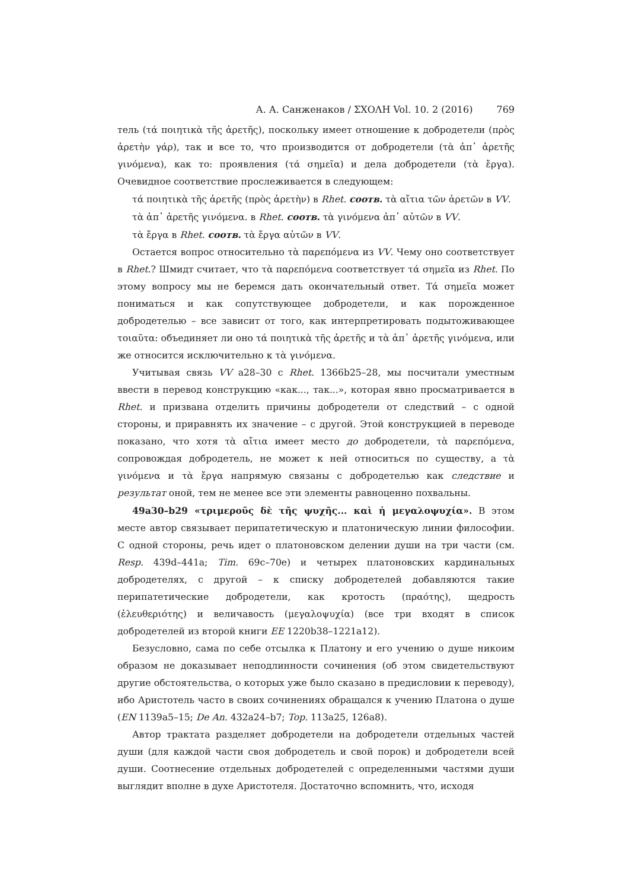А. А. Санженаков / ΣΧΟΛΗ Vol. 10. 2 (2016) 769
тель (τά ποιητικὰ τῆς ἀρετῆς), поскольку имеет отношение к добродетели (πρὸς ἀρετὴν γάρ), так и все то, что производится от добродетели (τὰ ἀπ᾽ ἀρετῆς γινόμενα), как то: проявления (τά σημεῖα) и дела добродетели (τὰ ἔργα). Очевидное соответствие прослеживается в следующем:
τά ποιητικὰ τῆς ἀρετῆς (πρὸς ἀρετὴν) в Rhet. соотв. τὰ αἴτια τῶν ἀρετῶν в VV.
τὰ ἀπ᾽ ἀρετῆς γινόμενα. в Rhet. соотв. τὰ γινόμενα ἀπ᾽ αὐτῶν в VV.
τὰ ἔργα в Rhet. соотв. τὰ ἔργα αὐτῶν в VV.
Остается вопрос относительно τὰ παρεπόμενα из VV. Чему оно соответствует в Rhet.? Шмидт считает, что τὰ παρεπόμενα соответствует τά σημεῖα из Rhet. По этому вопросу мы не беремся дать окончательный ответ. Τά σημεῖα может пониматься и как сопутствующее добродетели, и как порожденное добродетелью – все зависит от того, как интерпретировать подытоживающее τοιαῦτα: объединяет ли оно τά ποιητικὰ τῆς ἀρετῆς и τὰ ἀπ᾽ ἀρετῆς γινόμενα, или же относится исключительно к τὰ γινόμενα.
Учитывая связь VV a28–30 с Rhet. 1366b25–28, мы посчитали уместным ввести в перевод конструкцию «как..., так...», которая явно просматривается в Rhet. и призвана отделить причины добродетели от следствий – с одной стороны, и приравнять их значение – с другой. Этой конструкцией в переводе показано, что хотя τὰ αἴτια имеет место до добродетели, τὰ παρεπόμενα, сопровождая добродетель, не может к ней относиться по существу, а τὰ γινόμενα и τὰ ἔργα напрямую связаны с добродетелью как следствие и результат оной, тем не менее все эти элементы равноценно похвальны.
49a30–b29 «τριμεροῦς δὲ τῆς ψυχῆς... καὶ ἡ μεγαλοψυχία». В этом месте автор связывает перипатетическую и платоническую линии философии. С одной стороны, речь идет о платоновском делении души на три части (см. Resp. 439d–441a; Tim. 69c–70e) и четырех платоновских кардинальных добродетелях, с другой – к списку добродетелей добавляются такие перипатетические добродетели, как кротость (πραότης), щедрость (ἐλευθεριότης) и величавость (μεγαλοψυχία) (все три входят в список добродетелей из второй книги EE 1220b38–1221a12).
Безусловно, сама по себе отсылка к Платону и его учению о душе никоим образом не доказывает неподлинности сочинения (об этом свидетельствуют другие обстоятельства, о которых уже было сказано в предисловии к переводу), ибо Аристотель часто в своих сочинениях обращался к учению Платона о душе (EN 1139a5–15; De An. 432a24–b7; Top. 113a25, 126a8).
Автор трактата разделяет добродетели на добродетели отдельных частей души (для каждой части своя добродетель и свой порок) и добродетели всей души. Соотнесение отдельных добродетелей с определенными частями души выглядит вполне в духе Аристотеля. Достаточно вспомнить, что, исходя